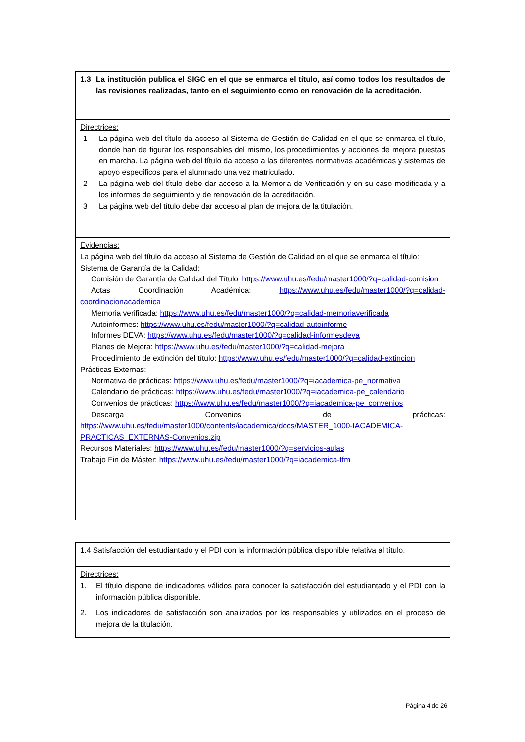| 1.3 La institución publica el SIGC en el que se enmarca el título, así como todos los resultados de las revisiones realizadas, tanto en el seguimiento como en renovación de la acreditación. |
| Directrices: 1 La página web del título da acceso al Sistema de Gestión de Calidad en el que se enmarca el título, donde han de figurar los responsables del mismo, los procedimientos y acciones de mejora puestas en marcha. La página web del título da acceso a las diferentes normativas académicas y sistemas de apoyo específicos para el alumnado una vez matriculado. 2 La página web del título debe dar acceso a la Memoria de Verificación y en su caso modificada y a los informes de seguimiento y de renovación de la acreditación. 3 La página web del título debe dar acceso al plan de mejora de la titulación. |
| Evidencias: La página web del título da acceso al Sistema de Gestión de Calidad en el que se enmarca el título: Sistema de Garantía de la Calidad: Comisión de Garantía de Calidad del Título: https://www.uhu.es/fedu/master1000/?q=calidad-comision Actas Coordinación Académica: https://www.uhu.es/fedu/master1000/?q=calidad-coordinacionacademica Memoria verificada: https://www.uhu.es/fedu/master1000/?q=calidad-memoriaverificada Autoinformes: https://www.uhu.es/fedu/master1000/?q=calidad-autoinforme Informes DEVA: https://www.uhu.es/fedu/master1000/?q=calidad-informesdeva Planes de Mejora: https://www.uhu.es/fedu/master1000/?q=calidad-mejora Procedimiento de extinción del título: https://www.uhu.es/fedu/master1000/?q=calidad-extincion Prácticas Externas: Normativa de prácticas: https://www.uhu.es/fedu/master1000/?q=iacademica-pe_normativa Calendario de prácticas: https://www.uhu.es/fedu/master1000/?q=iacademica-pe_calendario Convenios de prácticas: https://www.uhu.es/fedu/master1000/?q=iacademica-pe_convenios Descarga Convenios de prácticas: https://www.uhu.es/fedu/master1000/contents/iacademica/docs/MASTER_1000-IACADEMICA-PRACTICAS_EXTERNAS-Convenios.zip Recursos Materiales: https://www.uhu.es/fedu/master1000/?q=servicios-aulas Trabajo Fin de Máster: https://www.uhu.es/fedu/master1000/?q=iacademica-tfm |
| 1.4 Satisfacción del estudiantado y el PDI con la información pública disponible relativa al título. |
| Directrices: 1. El título dispone de indicadores válidos para conocer la satisfacción del estudiantado y el PDI con la información pública disponible. 2. Los indicadores de satisfacción son analizados por los responsables y utilizados en el proceso de mejora de la titulación. |
Página 4 de 26